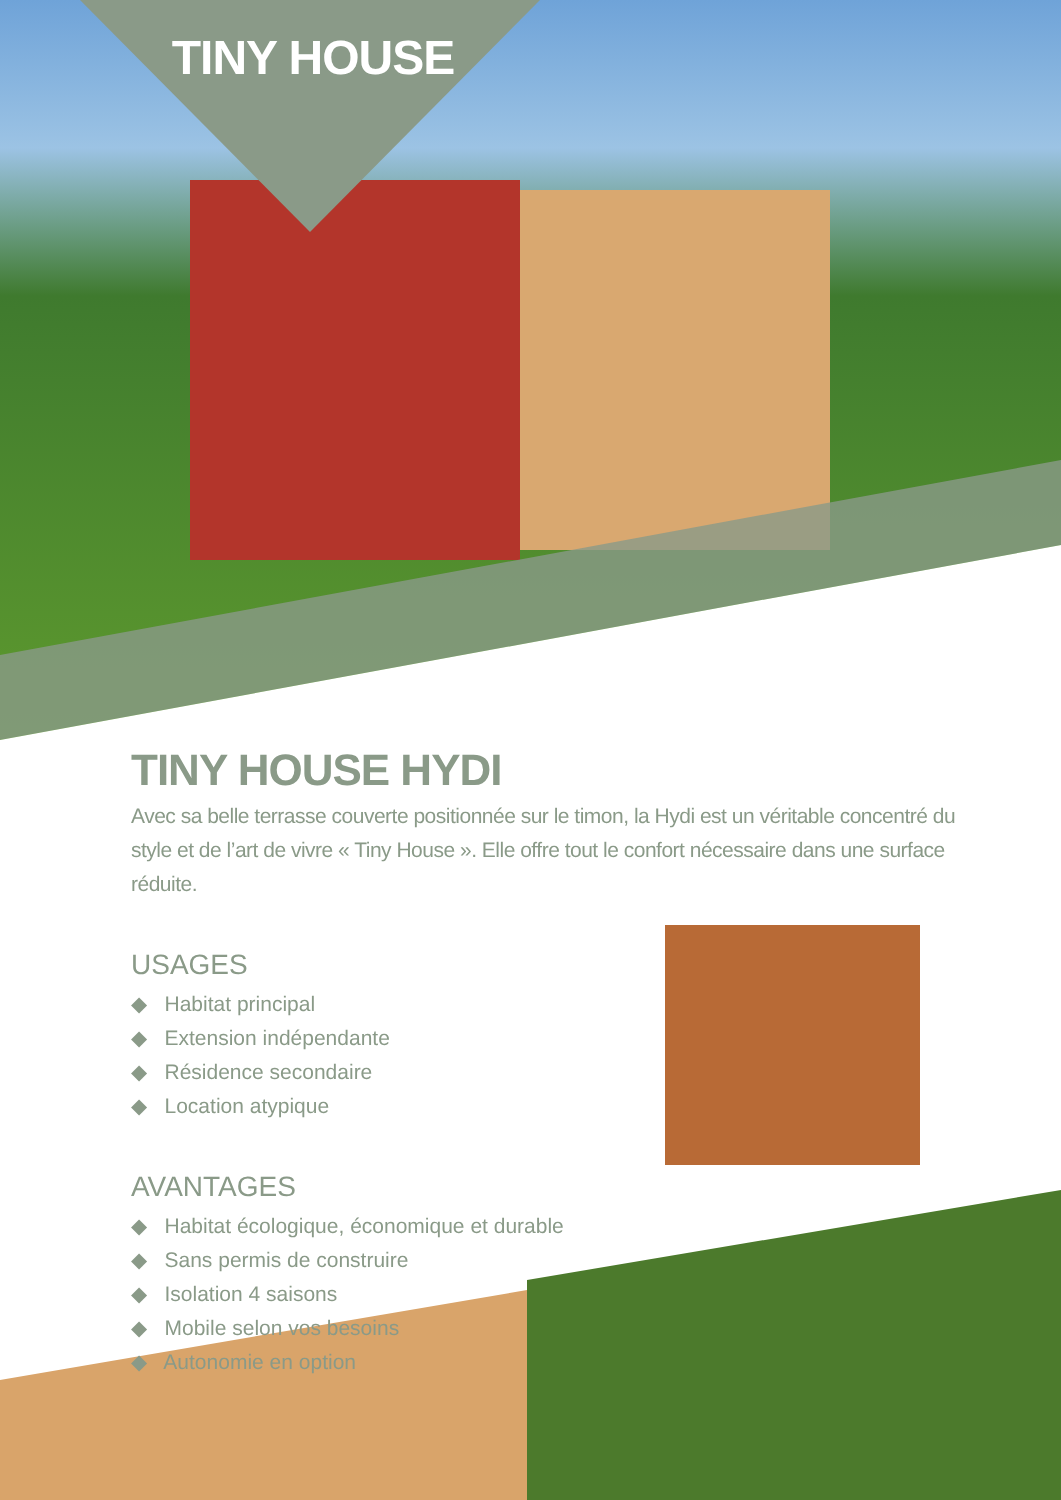TINY HOUSE
TINY HOUSE HYDI
Avec sa belle terrasse couverte positionnée sur le timon, la Hydi est un véritable concentré du style et de l’art de vivre « Tiny House ». Elle offre tout le confort nécessaire dans une surface réduite.
USAGES
◆ Habitat principal
◆ Extension indépendante
◆ Résidence secondaire
◆ Location atypique
AVANTAGES
◆ Habitat écologique, économique et durable
◆ Sans permis de construire
◆ Isolation 4 saisons
◆ Mobile selon vos besoins
◆ Autonomie en option